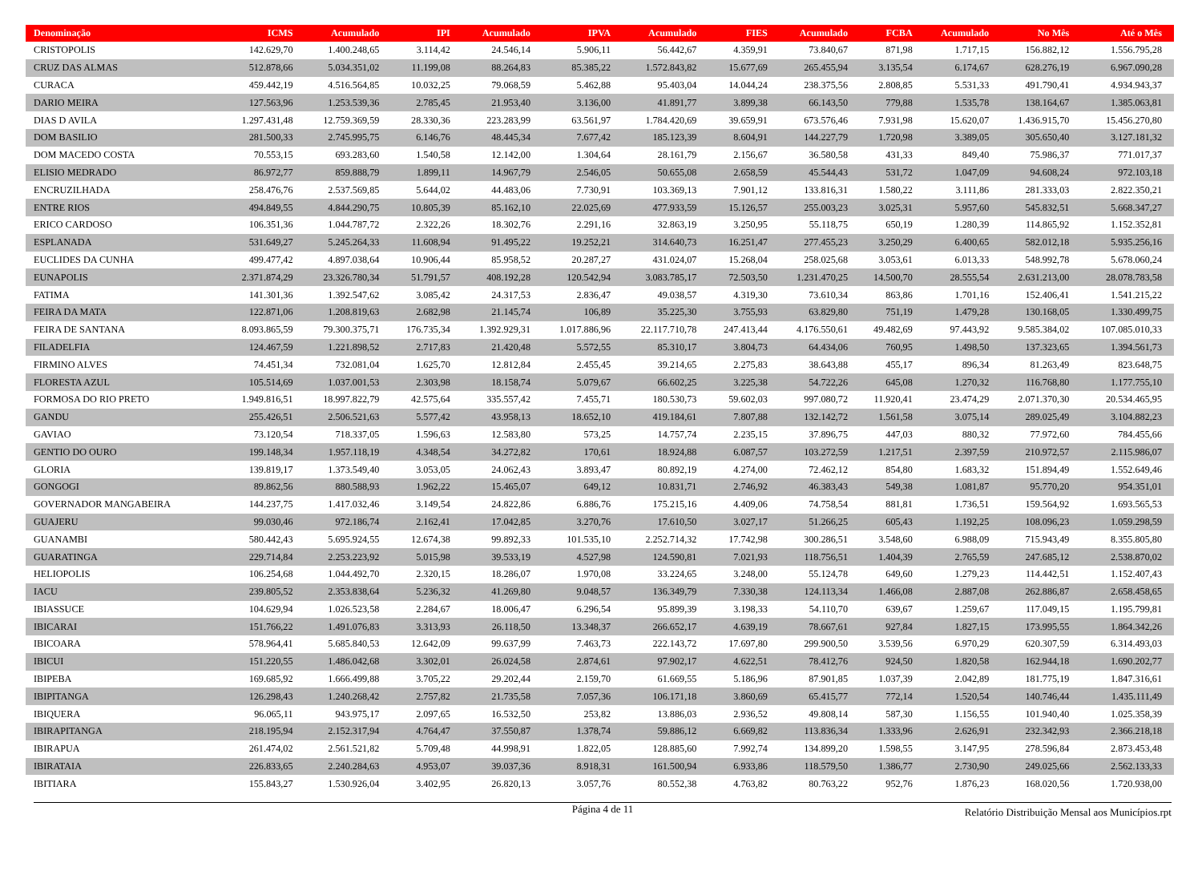| Denominação | ICMS | Acumulado | IPI | Acumulado | IPVA | Acumulado | FIES | Acumulado | FCBA | Acumulado | No Mês | Até o Mês |
| --- | --- | --- | --- | --- | --- | --- | --- | --- | --- | --- | --- | --- |
| CRISTOPOLIS | 142.629,70 | 1.400.248,65 | 3.114,42 | 24.546,14 | 5.906,11 | 56.442,67 | 4.359,91 | 73.840,67 | 871,98 | 1.717,15 | 156.882,12 | 1.556.795,28 |
| CRUZ DAS ALMAS | 512.878,66 | 5.034.351,02 | 11.199,08 | 88.264,83 | 85.385,22 | 1.572.843,82 | 15.677,69 | 265.455,94 | 3.135,54 | 6.174,67 | 628.276,19 | 6.967.090,28 |
| CURACA | 459.442,19 | 4.516.564,85 | 10.032,25 | 79.068,59 | 5.462,88 | 95.403,04 | 14.044,24 | 238.375,56 | 2.808,85 | 5.531,33 | 491.790,41 | 4.934.943,37 |
| DARIO MEIRA | 127.563,96 | 1.253.539,36 | 2.785,45 | 21.953,40 | 3.136,00 | 41.891,77 | 3.899,38 | 66.143,50 | 779,88 | 1.535,78 | 138.164,67 | 1.385.063,81 |
| DIAS D AVILA | 1.297.431,48 | 12.759.369,59 | 28.330,36 | 223.283,99 | 63.561,97 | 1.784.420,69 | 39.659,91 | 673.576,46 | 7.931,98 | 15.620,07 | 1.436.915,70 | 15.456.270,80 |
| DOM BASILIO | 281.500,33 | 2.745.995,75 | 6.146,76 | 48.445,34 | 7.677,42 | 185.123,39 | 8.604,91 | 144.227,79 | 1.720,98 | 3.389,05 | 305.650,40 | 3.127.181,32 |
| DOM MACEDO COSTA | 70.553,15 | 693.283,60 | 1.540,58 | 12.142,00 | 1.304,64 | 28.161,79 | 2.156,67 | 36.580,58 | 431,33 | 849,40 | 75.986,37 | 771.017,37 |
| ELISIO MEDRADO | 86.972,77 | 859.888,79 | 1.899,11 | 14.967,79 | 2.546,05 | 50.655,08 | 2.658,59 | 45.544,43 | 531,72 | 1.047,09 | 94.608,24 | 972.103,18 |
| ENCRUZILHADA | 258.476,76 | 2.537.569,85 | 5.644,02 | 44.483,06 | 7.730,91 | 103.369,13 | 7.901,12 | 133.816,31 | 1.580,22 | 3.111,86 | 281.333,03 | 2.822.350,21 |
| ENTRE RIOS | 494.849,55 | 4.844.290,75 | 10.805,39 | 85.162,10 | 22.025,69 | 477.933,59 | 15.126,57 | 255.003,23 | 3.025,31 | 5.957,60 | 545.832,51 | 5.668.347,27 |
| ERICO CARDOSO | 106.351,36 | 1.044.787,72 | 2.322,26 | 18.302,76 | 2.291,16 | 32.863,19 | 3.250,95 | 55.118,75 | 650,19 | 1.280,39 | 114.865,92 | 1.152.352,81 |
| ESPLANADA | 531.649,27 | 5.245.264,33 | 11.608,94 | 91.495,22 | 19.252,21 | 314.640,73 | 16.251,47 | 277.455,23 | 3.250,29 | 6.400,65 | 582.012,18 | 5.935.256,16 |
| EUCLIDES DA CUNHA | 499.477,42 | 4.897.038,64 | 10.906,44 | 85.958,52 | 20.287,27 | 431.024,07 | 15.268,04 | 258.025,68 | 3.053,61 | 6.013,33 | 548.992,78 | 5.678.060,24 |
| EUNAPOLIS | 2.371.874,29 | 23.326.780,34 | 51.791,57 | 408.192,28 | 120.542,94 | 3.083.785,17 | 72.503,50 | 1.231.470,25 | 14.500,70 | 28.555,54 | 2.631.213,00 | 28.078.783,58 |
| FATIMA | 141.301,36 | 1.392.547,62 | 3.085,42 | 24.317,53 | 2.836,47 | 49.038,57 | 4.319,30 | 73.610,34 | 863,86 | 1.701,16 | 152.406,41 | 1.541.215,22 |
| FEIRA DA MATA | 122.871,06 | 1.208.819,63 | 2.682,98 | 21.145,74 | 106,89 | 35.225,30 | 3.755,93 | 63.829,80 | 751,19 | 1.479,28 | 130.168,05 | 1.330.499,75 |
| FEIRA DE SANTANA | 8.093.865,59 | 79.300.375,71 | 176.735,34 | 1.392.929,31 | 1.017.886,96 | 22.117.710,78 | 247.413,44 | 4.176.550,61 | 49.482,69 | 97.443,92 | 9.585.384,02 | 107.085.010,33 |
| FILADELFIA | 124.467,59 | 1.221.898,52 | 2.717,83 | 21.420,48 | 5.572,55 | 85.310,17 | 3.804,73 | 64.434,06 | 760,95 | 1.498,50 | 137.323,65 | 1.394.561,73 |
| FIRMINO ALVES | 74.451,34 | 732.081,04 | 1.625,70 | 12.812,84 | 2.455,45 | 39.214,65 | 2.275,83 | 38.643,88 | 455,17 | 896,34 | 81.263,49 | 823.648,75 |
| FLORESTA AZUL | 105.514,69 | 1.037.001,53 | 2.303,98 | 18.158,74 | 5.079,67 | 66.602,25 | 3.225,38 | 54.722,26 | 645,08 | 1.270,32 | 116.768,80 | 1.177.755,10 |
| FORMOSA DO RIO PRETO | 1.949.816,51 | 18.997.822,79 | 42.575,64 | 335.557,42 | 7.455,71 | 180.530,73 | 59.602,03 | 997.080,72 | 11.920,41 | 23.474,29 | 2.071.370,30 | 20.534.465,95 |
| GANDU | 255.426,51 | 2.506.521,63 | 5.577,42 | 43.958,13 | 18.652,10 | 419.184,61 | 7.807,88 | 132.142,72 | 1.561,58 | 3.075,14 | 289.025,49 | 3.104.882,23 |
| GAVIAO | 73.120,54 | 718.337,05 | 1.596,63 | 12.583,80 | 573,25 | 14.757,74 | 2.235,15 | 37.896,75 | 447,03 | 880,32 | 77.972,60 | 784.455,66 |
| GENTIO DO OURO | 199.148,34 | 1.957.118,19 | 4.348,54 | 34.272,82 | 170,61 | 18.924,88 | 6.087,57 | 103.272,59 | 1.217,51 | 2.397,59 | 210.972,57 | 2.115.986,07 |
| GLORIA | 139.819,17 | 1.373.549,40 | 3.053,05 | 24.062,43 | 3.893,47 | 80.892,19 | 4.274,00 | 72.462,12 | 854,80 | 1.683,32 | 151.894,49 | 1.552.649,46 |
| GONGOGI | 89.862,56 | 880.588,93 | 1.962,22 | 15.465,07 | 649,12 | 10.831,71 | 2.746,92 | 46.383,43 | 549,38 | 1.081,87 | 95.770,20 | 954.351,01 |
| GOVERNADOR MANGABEIRA | 144.237,75 | 1.417.032,46 | 3.149,54 | 24.822,86 | 6.886,76 | 175.215,16 | 4.409,06 | 74.758,54 | 881,81 | 1.736,51 | 159.564,92 | 1.693.565,53 |
| GUAJERU | 99.030,46 | 972.186,74 | 2.162,41 | 17.042,85 | 3.270,76 | 17.610,50 | 3.027,17 | 51.266,25 | 605,43 | 1.192,25 | 108.096,23 | 1.059.298,59 |
| GUANAMBI | 580.442,43 | 5.695.924,55 | 12.674,38 | 99.892,33 | 101.535,10 | 2.252.714,32 | 17.742,98 | 300.286,51 | 3.548,60 | 6.988,09 | 715.943,49 | 8.355.805,80 |
| GUARATINGA | 229.714,84 | 2.253.223,92 | 5.015,98 | 39.533,19 | 4.527,98 | 124.590,81 | 7.021,93 | 118.756,51 | 1.404,39 | 2.765,59 | 247.685,12 | 2.538.870,02 |
| HELIOPOLIS | 106.254,68 | 1.044.492,70 | 2.320,15 | 18.286,07 | 1.970,08 | 33.224,65 | 3.248,00 | 55.124,78 | 649,60 | 1.279,23 | 114.442,51 | 1.152.407,43 |
| IACU | 239.805,52 | 2.353.838,64 | 5.236,32 | 41.269,80 | 9.048,57 | 136.349,79 | 7.330,38 | 124.113,34 | 1.466,08 | 2.887,08 | 262.886,87 | 2.658.458,65 |
| IBIASSUCE | 104.629,94 | 1.026.523,58 | 2.284,67 | 18.006,47 | 6.296,54 | 95.899,39 | 3.198,33 | 54.110,70 | 639,67 | 1.259,67 | 117.049,15 | 1.195.799,81 |
| IBICARAI | 151.766,22 | 1.491.076,83 | 3.313,93 | 26.118,50 | 13.348,37 | 266.652,17 | 4.639,19 | 78.667,61 | 927,84 | 1.827,15 | 173.995,55 | 1.864.342,26 |
| IBICOARA | 578.964,41 | 5.685.840,53 | 12.642,09 | 99.637,99 | 7.463,73 | 222.143,72 | 17.697,80 | 299.900,50 | 3.539,56 | 6.970,29 | 620.307,59 | 6.314.493,03 |
| IBICUI | 151.220,55 | 1.486.042,68 | 3.302,01 | 26.024,58 | 2.874,61 | 97.902,17 | 4.622,51 | 78.412,76 | 924,50 | 1.820,58 | 162.944,18 | 1.690.202,77 |
| IBIPEBA | 169.685,92 | 1.666.499,88 | 3.705,22 | 29.202,44 | 2.159,70 | 61.669,55 | 5.186,96 | 87.901,85 | 1.037,39 | 2.042,89 | 181.775,19 | 1.847.316,61 |
| IBIPITANGA | 126.298,43 | 1.240.268,42 | 2.757,82 | 21.735,58 | 7.057,36 | 106.171,18 | 3.860,69 | 65.415,77 | 772,14 | 1.520,54 | 140.746,44 | 1.435.111,49 |
| IBIQUERA | 96.065,11 | 943.975,17 | 2.097,65 | 16.532,50 | 253,82 | 13.886,03 | 2.936,52 | 49.808,14 | 587,30 | 1.156,55 | 101.940,40 | 1.025.358,39 |
| IBIRAPITANGA | 218.195,94 | 2.152.317,94 | 4.764,47 | 37.550,87 | 1.378,74 | 59.886,12 | 6.669,82 | 113.836,34 | 1.333,96 | 2.626,91 | 232.342,93 | 2.366.218,18 |
| IBIRAPUA | 261.474,02 | 2.561.521,82 | 5.709,48 | 44.998,91 | 1.822,05 | 128.885,60 | 7.992,74 | 134.899,20 | 1.598,55 | 3.147,95 | 278.596,84 | 2.873.453,48 |
| IBIRATAIA | 226.833,65 | 2.240.284,63 | 4.953,07 | 39.037,36 | 8.918,31 | 161.500,94 | 6.933,86 | 118.579,50 | 1.386,77 | 2.730,90 | 249.025,66 | 2.562.133,33 |
| IBITIARA | 155.843,27 | 1.530.926,04 | 3.402,95 | 26.820,13 | 3.057,76 | 80.552,38 | 4.763,82 | 80.763,22 | 952,76 | 1.876,23 | 168.020,56 | 1.720.938,00 |
Página 4 de 11
Relatório Distribuição Mensal aos Municípios.rpt